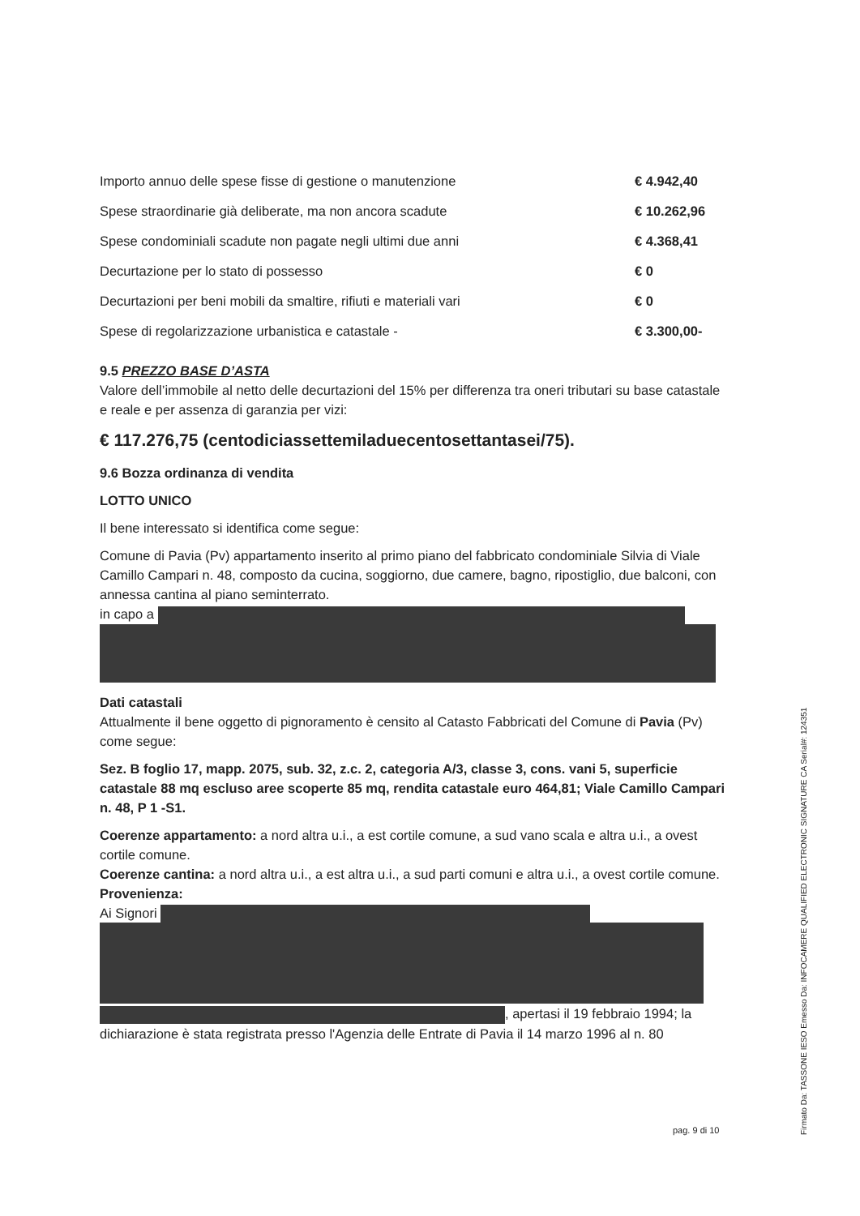| Importo annuo delle spese fisse di gestione o manutenzione | € 4.942,40 |
| Spese straordinarie già deliberate, ma non ancora scadute | € 10.262,96 |
| Spese condominiali scadute non pagate negli ultimi due anni | € 4.368,41 |
| Decurtazione per lo stato di possesso | € 0 |
| Decurtazioni per beni mobili da smaltire, rifiuti e materiali vari | € 0 |
| Spese di regolarizzazione urbanistica e catastale - | € 3.300,00- |
9.5 PREZZO BASE D’ASTA
Valore dell’immobile al netto delle decurtazioni del 15% per differenza tra oneri tributari su base catastale e reale e per assenza di garanzia per vizi:
€ 117.276,75 (centodiciassettemiladuecentosettantasei/75).
9.6 Bozza ordinanza di vendita
LOTTO UNICO
Il bene interessato si identifica come segue:
Comune di Pavia (Pv) appartamento inserito al primo piano del fabbricato condominiale Silvia di Viale Camillo Campari n. 48, composto da cucina, soggiorno, due camere, bagno, ripostiglio, due balconi, con annessa cantina al piano seminterrato.
in capo a
Dati catastali
Attualmente il bene oggetto di pignoramento è censito al Catasto Fabbricati del Comune di Pavia (Pv) come segue:
Sez. B foglio 17, mapp. 2075, sub. 32, z.c. 2, categoria A/3, classe 3, cons. vani 5, superficie catastale 88 mq escluso aree scoperte 85 mq, rendita catastale euro 464,81; Viale Camillo Campari n. 48, P 1 -S1.
Coerenze appartamento: a nord altra u.i., a est cortile comune, a sud vano scala e altra u.i., a ovest cortile comune.
Coerenze cantina: a nord altra u.i., a est altra u.i., a sud parti comuni e altra u.i., a ovest cortile comune.
Provenienza:
Ai Signori
, apertasi il 19 febbraio 1994; la dichiarazione è stata registrata presso l'Agenzia delle Entrate di Pavia il 14 marzo 1996 al n. 80
pag. 9 di 10
Firmato Da: TASSONE IESO Emesso Da: INFOCAMERE QUALIFIED ELECTRONIC SIGNATURE CA Serial#: 124351